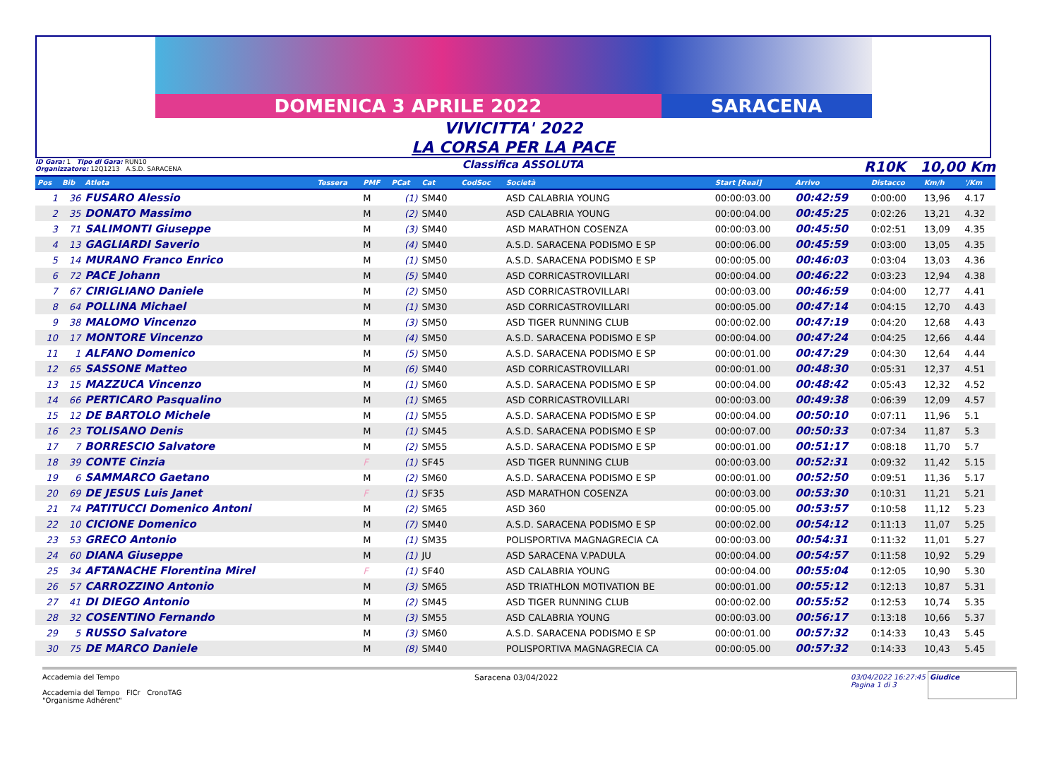DOMENICA 3 APRILE 2022
SARACENA
VIVICITTA' 2022
LA CORSA PER LA PACE
ID Gara: 1 Tipo di Gara: RUN10
Organizzatore: 12Q1213 A.S.D. SARACENA
Classifica ASSOLUTA
R10K 10,00 Km
| Pos | Bib | Atleta | Tessera | PMF | PCat | Cat | CodSoc | Società | Start [Real] | Arrivo | Distacco | Km/h | '/Km |
| --- | --- | --- | --- | --- | --- | --- | --- | --- | --- | --- | --- | --- | --- |
| 1 | 36 | FUSARO Alessio | | M | (1) | SM40 | | ASD CALABRIA YOUNG | 00:00:03.00 | 00:42:59 | 0:00:00 | 13,96 | 4.17 |
| 2 | 35 | DONATO Massimo | | M | (2) | SM40 | | ASD CALABRIA YOUNG | 00:00:04.00 | 00:45:25 | 0:02:26 | 13,21 | 4.32 |
| 3 | 71 | SALIMONTI Giuseppe | | M | (3) | SM40 | | ASD MARATHON COSENZA | 00:00:03.00 | 00:45:50 | 0:02:51 | 13,09 | 4.35 |
| 4 | 13 | GAGLIARDI Saverio | | M | (4) | SM40 | | A.S.D. SARACENA PODISMO E SP | 00:00:06.00 | 00:45:59 | 0:03:00 | 13,05 | 4.35 |
| 5 | 14 | MURANO Franco Enrico | | M | (1) | SM50 | | A.S.D. SARACENA PODISMO E SP | 00:00:05.00 | 00:46:03 | 0:03:04 | 13,03 | 4.36 |
| 6 | 72 | PACE Johann | | M | (5) | SM40 | | ASD CORRICASTROVILLARI | 00:00:04.00 | 00:46:22 | 0:03:23 | 12,94 | 4.38 |
| 7 | 67 | CIRIGLIANO Daniele | | M | (2) | SM50 | | ASD CORRICASTROVILLARI | 00:00:03.00 | 00:46:59 | 0:04:00 | 12,77 | 4.41 |
| 8 | 64 | POLLINA Michael | | M | (1) | SM30 | | ASD CORRICASTROVILLARI | 00:00:05.00 | 00:47:14 | 0:04:15 | 12,70 | 4.43 |
| 9 | 38 | MALOMO Vincenzo | | M | (3) | SM50 | | ASD TIGER RUNNING CLUB | 00:00:02.00 | 00:47:19 | 0:04:20 | 12,68 | 4.43 |
| 10 | 17 | MONTORE Vincenzo | | M | (4) | SM50 | | A.S.D. SARACENA PODISMO E SP | 00:00:04.00 | 00:47:24 | 0:04:25 | 12,66 | 4.44 |
| 11 | 1 | ALFANO Domenico | | M | (5) | SM50 | | A.S.D. SARACENA PODISMO E SP | 00:00:01.00 | 00:47:29 | 0:04:30 | 12,64 | 4.44 |
| 12 | 65 | SASSONE Matteo | | M | (6) | SM40 | | ASD CORRICASTROVILLARI | 00:00:01.00 | 00:48:30 | 0:05:31 | 12,37 | 4.51 |
| 13 | 15 | MAZZUCA Vincenzo | | M | (1) | SM60 | | A.S.D. SARACENA PODISMO E SP | 00:00:04.00 | 00:48:42 | 0:05:43 | 12,32 | 4.52 |
| 14 | 66 | PERTICARO Pasqualino | | M | (1) | SM65 | | ASD CORRICASTROVILLARI | 00:00:03.00 | 00:49:38 | 0:06:39 | 12,09 | 4.57 |
| 15 | 12 | DE BARTOLO Michele | | M | (1) | SM55 | | A.S.D. SARACENA PODISMO E SP | 00:00:04.00 | 00:50:10 | 0:07:11 | 11,96 | 5.1 |
| 16 | 23 | TOLISANO Denis | | M | (1) | SM45 | | A.S.D. SARACENA PODISMO E SP | 00:00:07.00 | 00:50:33 | 0:07:34 | 11,87 | 5.3 |
| 17 | 7 | BORRESCIO Salvatore | | M | (2) | SM55 | | A.S.D. SARACENA PODISMO E SP | 00:00:01.00 | 00:51:17 | 0:08:18 | 11,70 | 5.7 |
| 18 | 39 | CONTE Cinzia | | F | (1) | SF45 | | ASD TIGER RUNNING CLUB | 00:00:03.00 | 00:52:31 | 0:09:32 | 11,42 | 5.15 |
| 19 | 6 | SAMMARCO Gaetano | | M | (2) | SM60 | | A.S.D. SARACENA PODISMO E SP | 00:00:01.00 | 00:52:50 | 0:09:51 | 11,36 | 5.17 |
| 20 | 69 | DE JESUS Luis Janet | | F | (1) | SF35 | | ASD MARATHON COSENZA | 00:00:03.00 | 00:53:30 | 0:10:31 | 11,21 | 5.21 |
| 21 | 74 | PATITUCCI Domenico Antoni | | M | (2) | SM65 | | ASD 360 | 00:00:05.00 | 00:53:57 | 0:10:58 | 11,12 | 5.23 |
| 22 | 10 | CICIONE Domenico | | M | (7) | SM40 | | A.S.D. SARACENA PODISMO E SP | 00:00:02.00 | 00:54:12 | 0:11:13 | 11,07 | 5.25 |
| 23 | 53 | GRECO Antonio | | M | (1) | SM35 | | POLISPORTIVA MAGNAGRECIA CA | 00:00:03.00 | 00:54:31 | 0:11:32 | 11,01 | 5.27 |
| 24 | 60 | DIANA Giuseppe | | M | (1) | JU | | ASD SARACENA V.PADULA | 00:00:04.00 | 00:54:57 | 0:11:58 | 10,92 | 5.29 |
| 25 | 34 | AFTANACHE Florentina Mirel | | F | (1) | SF40 | | ASD CALABRIA YOUNG | 00:00:04.00 | 00:55:04 | 0:12:05 | 10,90 | 5.30 |
| 26 | 57 | CARROZZINO Antonio | | M | (3) | SM65 | | ASD TRIATHLON MOTIVATION BE | 00:00:01.00 | 00:55:12 | 0:12:13 | 10,87 | 5.31 |
| 27 | 41 | DI DIEGO Antonio | | M | (2) | SM45 | | ASD TIGER RUNNING CLUB | 00:00:02.00 | 00:55:52 | 0:12:53 | 10,74 | 5.35 |
| 28 | 32 | COSENTINO Fernando | | M | (3) | SM55 | | ASD CALABRIA YOUNG | 00:00:03.00 | 00:56:17 | 0:13:18 | 10,66 | 5.37 |
| 29 | 5 | RUSSO Salvatore | | M | (3) | SM60 | | A.S.D. SARACENA PODISMO E SP | 00:00:01.00 | 00:57:32 | 0:14:33 | 10,43 | 5.45 |
| 30 | 75 | DE MARCO Daniele | | M | (8) | SM40 | | POLISPORTIVA MAGNAGRECIA CA | 00:00:05.00 | 00:57:32 | 0:14:33 | 10,43 | 5.45 |
Accademia del Tempo
Accademia del Tempo FICr CronoTAG
"Organisme Adhérent"
Saracena 03/04/2022 03/04/2022 16:27:45 Giudice
Pagina 1 di 3